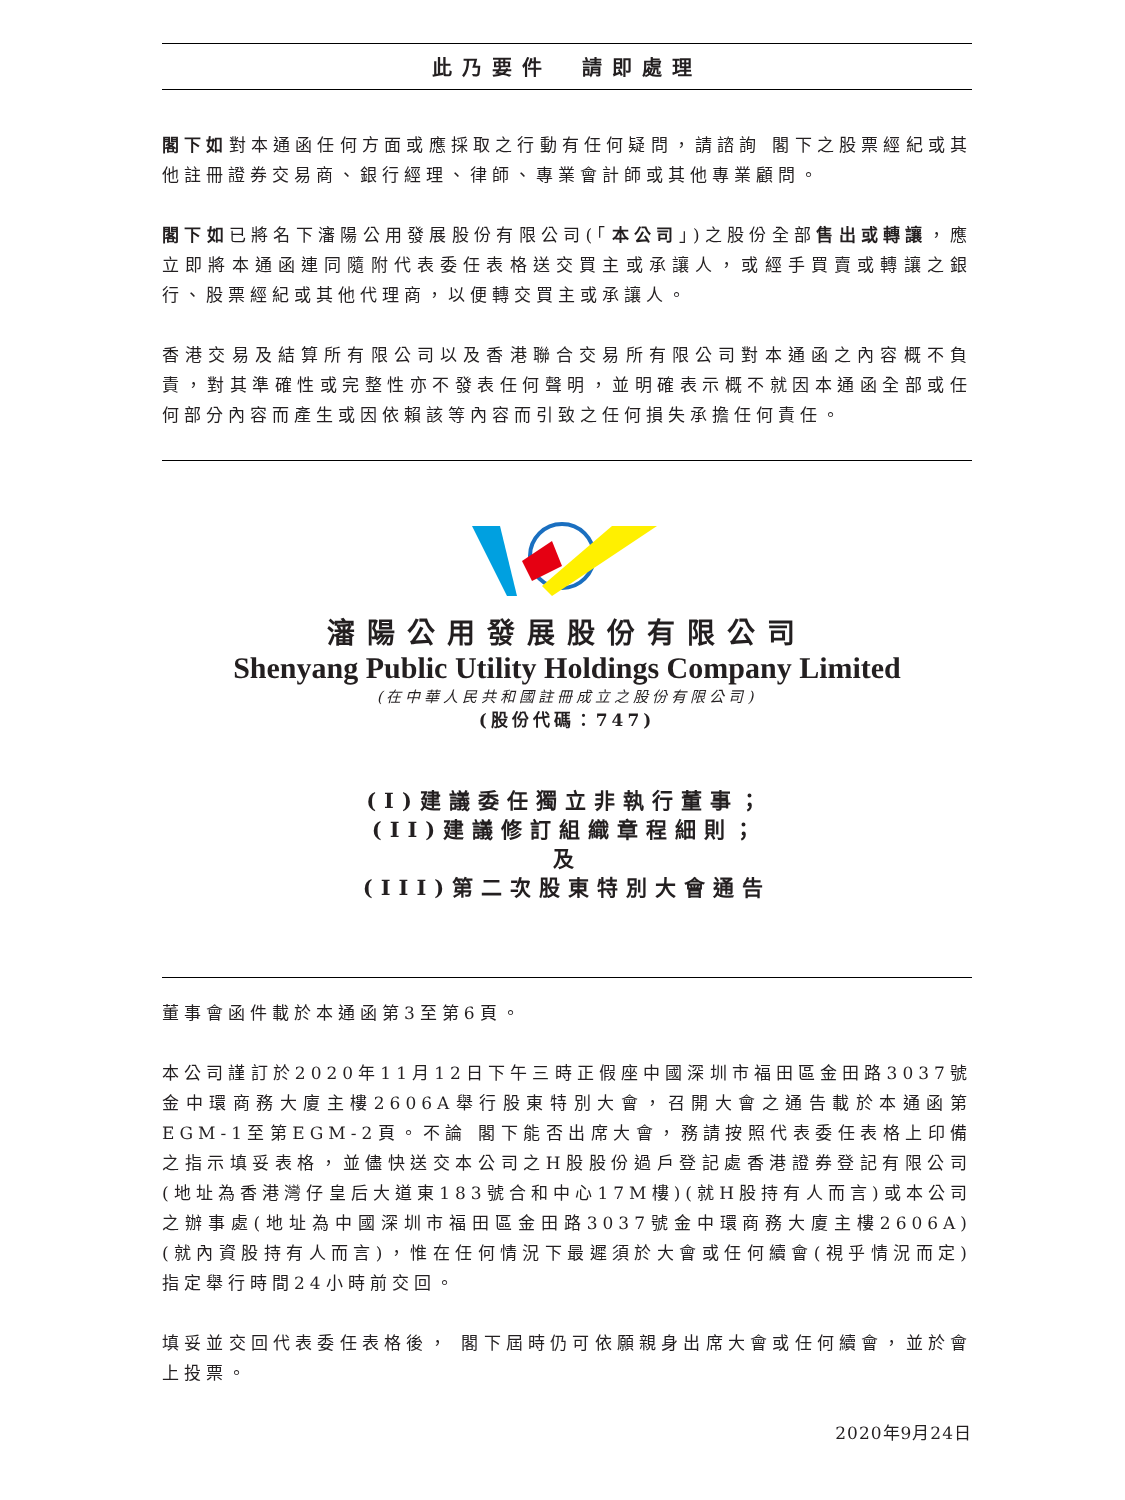此乃要件　請即處理
閣下如對本通函任何方面或應採取之行動有任何疑問，請諮詢 閣下之股票經紀或其他註冊證券交易商、銀行經理、律師、專業會計師或其他專業顧問。
閣下如已將名下瀋陽公用發展股份有限公司(「本公司」)之股份全部售出或轉讓，應立即將本通函連同隨附代表委任表格送交買主或承讓人，或經手買賣或轉讓之銀行、股票經紀或其他代理商，以便轉交買主或承讓人。
香港交易及結算所有限公司以及香港聯合交易所有限公司對本通函之內容概不負責，對其準確性或完整性亦不發表任何聲明，並明確表示概不就因本通函全部或任何部分內容而產生或因依賴該等內容而引致之任何損失承擔任何責任。
瀋陽公用發展股份有限公司
Shenyang Public Utility Holdings Company Limited
(在中華人民共和國註冊成立之股份有限公司)
(股份代碼：747)
(I)建議委任獨立非執行董事；
(II)建議修訂組織章程細則；
及
(III)第二次股東特別大會通告
董事會函件載於本通函第3至第6頁。
本公司謹訂於2020年11月12日下午三時正假座中國深圳市福田區金田路3037號金中環商務大廈主樓2606A舉行股東特別大會，召開大會之通告載於本通函第EGM-1至第EGM-2頁。不論 閣下能否出席大會，務請按照代表委任表格上印備之指示填妥表格，並儘快送交本公司之H股股份過戶登記處香港證券登記有限公司(地址為香港灣仔皇后大道東183號合和中心17M樓)(就H股持有人而言)或本公司之辦事處(地址為中國深圳市福田區金田路3037號金中環商務大廈主樓2606A)(就內資股持有人而言)，惟在任何情況下最遲須於大會或任何續會(視乎情況而定)指定舉行時間24小時前交回。
填妥並交回代表委任表格後， 閣下屆時仍可依願親身出席大會或任何續會，並於會上投票。
2020年9月24日